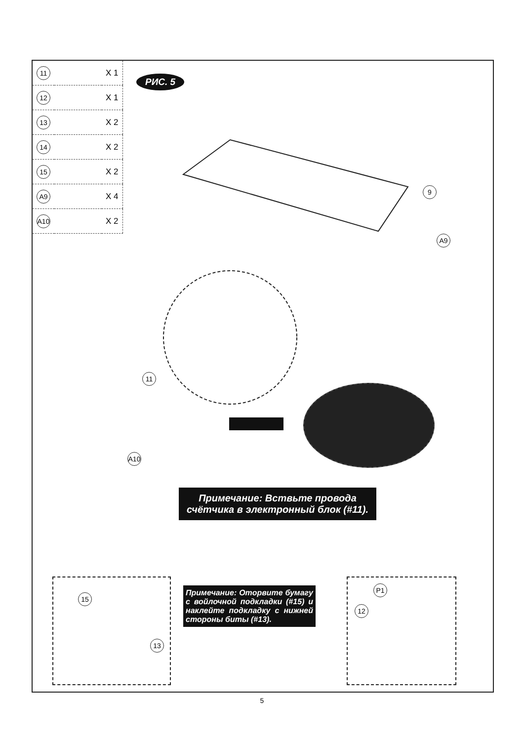| 11 | | X 1 |
| 12 | | X 1 |
| 13 | | X 2 |
| 14 | | X 2 |
| 15 | | X 2 |
| A9 | | X 4 |
| A10 | | X 2 |
РИС. 5
9
A9
11
A10
Примечание: Вствьте провода
счётчика в электронный блок (#11).
15
13
Примечание: Оторвите бумагу с войлочной подкладки (#15) и наклейте подкладку с нижней стороны биты (#13).
P1
12
5